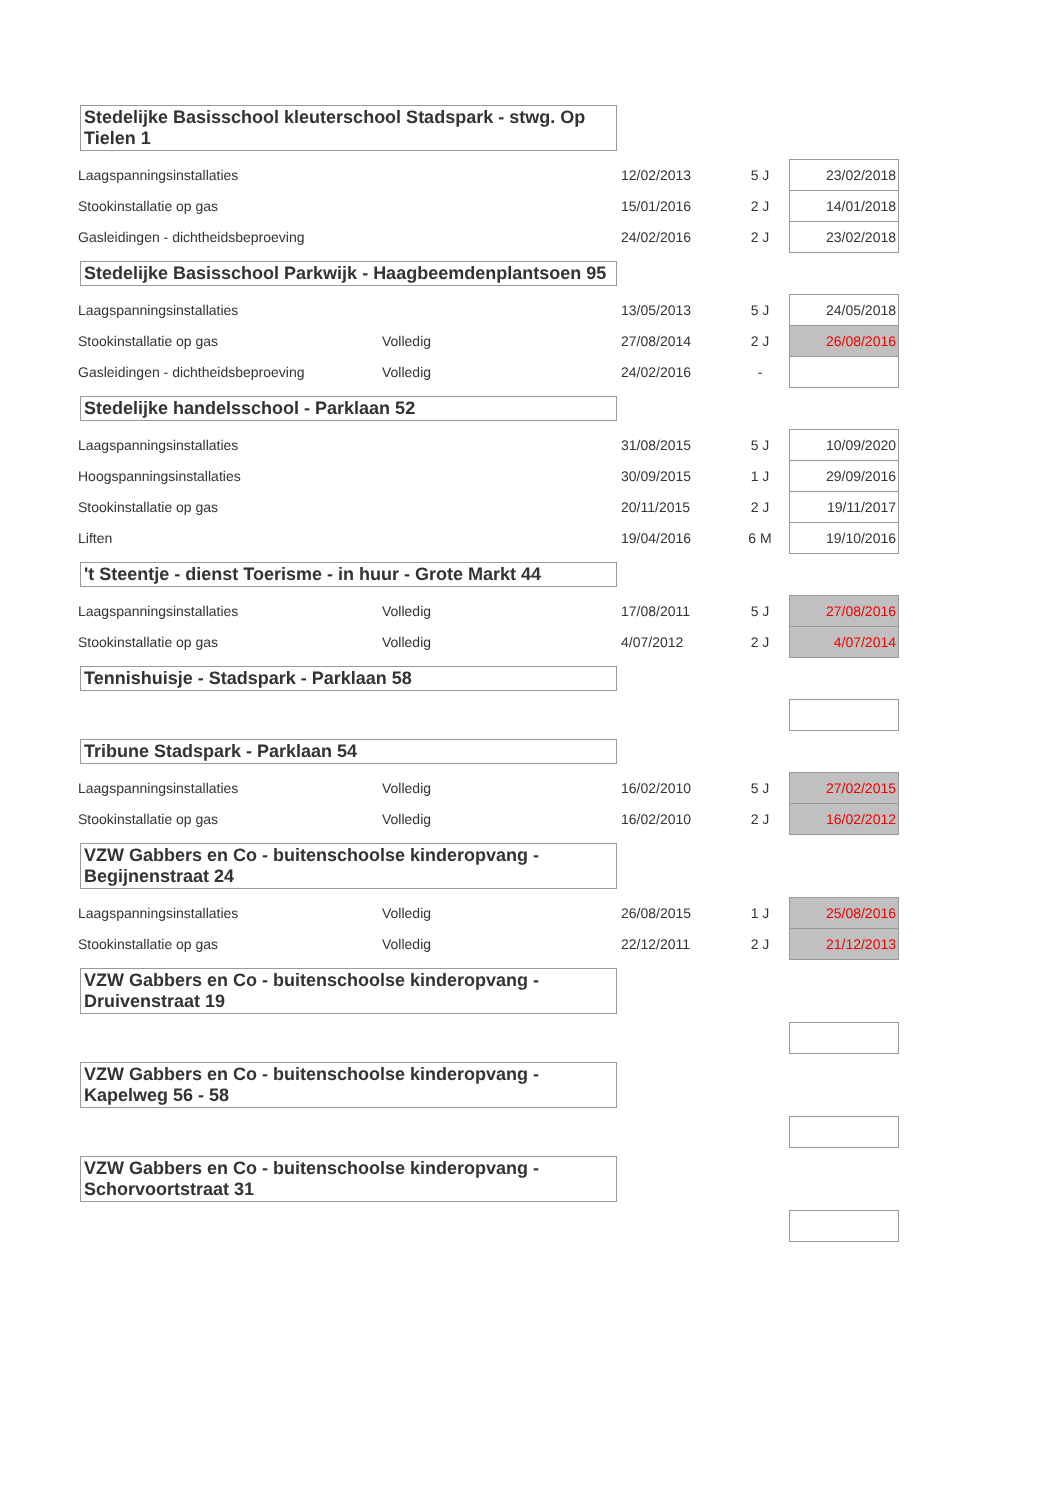Stedelijke Basisschool kleuterschool Stadspark - stwg. Op Tielen 1
| Laagspanningsinstallaties | | 12/02/2013 | 5 J | 23/02/2018 |
| Stookinstallatie op gas | | 15/01/2016 | 2 J | 14/01/2018 |
| Gasleidingen - dichtheidsbeproeving | | 24/02/2016 | 2 J | 23/02/2018 |
Stedelijke Basisschool Parkwijk - Haagbeemdenplantsoen 95
| Laagspanningsinstallaties | | 13/05/2013 | 5 J | 24/05/2018 |
| Stookinstallatie op gas | Volledig | 27/08/2014 | 2 J | 26/08/2016 |
| Gasleidingen - dichtheidsbeproeving | Volledig | 24/02/2016 | - | |
Stedelijke handelsschool - Parklaan 52
| Laagspanningsinstallaties | | 31/08/2015 | 5 J | 10/09/2020 |
| Hoogspanningsinstallaties | | 30/09/2015 | 1 J | 29/09/2016 |
| Stookinstallatie op gas | | 20/11/2015 | 2 J | 19/11/2017 |
| Liften | | 19/04/2016 | 6 M | 19/10/2016 |
't Steentje - dienst Toerisme - in huur - Grote Markt 44
| Laagspanningsinstallaties | Volledig | 17/08/2011 | 5 J | 27/08/2016 |
| Stookinstallatie op gas | Volledig | 4/07/2012 | 2 J | 4/07/2014 |
Tennishuisje - Stadspark - Parklaan 58
Tribune Stadspark - Parklaan 54
| Laagspanningsinstallaties | Volledig | 16/02/2010 | 5 J | 27/02/2015 |
| Stookinstallatie op gas | Volledig | 16/02/2010 | 2 J | 16/02/2012 |
VZW Gabbers en Co - buitenschoolse kinderopvang - Begijnenstraat 24
| Laagspanningsinstallaties | Volledig | 26/08/2015 | 1 J | 25/08/2016 |
| Stookinstallatie op gas | Volledig | 22/12/2011 | 2 J | 21/12/2013 |
VZW Gabbers en Co - buitenschoolse kinderopvang - Druivenstraat 19
VZW Gabbers en Co - buitenschoolse kinderopvang - Kapelweg 56 - 58
VZW Gabbers en Co - buitenschoolse kinderopvang - Schorvoortstraat 31